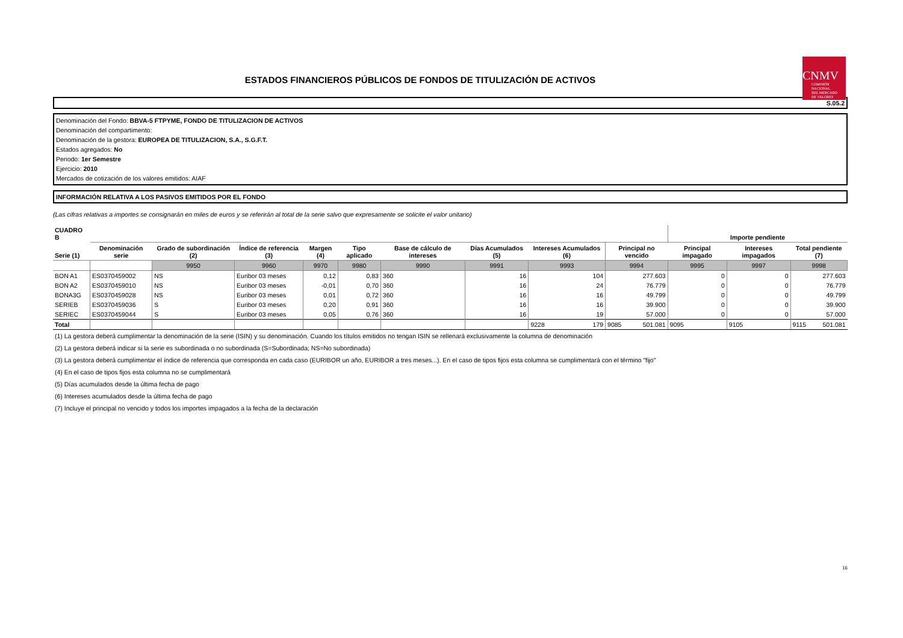ESTADOS FINANCIEROS PÚBLICOS DE FONDOS DE TITULIZACIÓN DE ACTIVOS
CNMV
COMISIÓN
NACIONAL
DEL MERCADO
DE VALORES
S.05.2
Denominación del Fondo: BBVA-5 FTPYME, FONDO DE TITULIZACION DE ACTIVOS
Denominación del compartimento:
Denominación de la gestora: EUROPEA DE TITULIZACION, S.A., S.G.F.T.
Estados agregados: No
Periodo: 1er Semestre
Ejercicio: 2010
Mercados de cotización de los valores emitidos: AIAF
INFORMACIÓN RELATIVA A LOS PASIVOS EMITIDOS POR EL FONDO
(Las cifras relativas a importes se consignarán en miles de euros y se referirán al total de la serie salvo que expresamente se solicite el valor unitario)
| CUADRO B | | | | | | | | | | Importe pendiente | | |
| --- | --- | --- | --- | --- | --- | --- | --- | --- | --- | --- | --- | --- |
| Serie (1) | Denominación serie | Grado de subordinación (2) | Índice de referencia (3) | Margen (4) | Tipo aplicado | Base de cálculo de intereses | Días Acumulados (5) | Intereses Acumulados (6) | Principal no vencido | Principal impagado | Intereses impagados | Total pendiente (7) |
| | | 9950 | 9960 | 9970 | 9980 | 9990 | 9991 | 9993 | 9994 | 9995 | 9997 | 9998 |
| BON A1 | ES0370459002 | NS | Euribor 03 meses | 0,12 | 0,83 | 360 | 16 | 104 | 277.603 | 0 | 0 | 277.603 |
| BON A2 | ES0370459010 | NS | Euribor 03 meses | -0,01 | 0,70 | 360 | 16 | 24 | 76.779 | 0 | 0 | 76.779 |
| BONA3G | ES0370459028 | NS | Euribor 03 meses | 0,01 | 0,72 | 360 | 16 | 16 | 49.799 | 0 | 0 | 49.799 |
| SERIEB | ES0370459036 | S | Euribor 03 meses | 0,20 | 0,91 | 360 | 16 | 16 | 39.900 | 0 | 0 | 39.900 |
| SERIEC | ES0370459044 | S | Euribor 03 meses | 0,05 | 0,76 | 360 | 16 | 19 | 57.000 | 0 | 0 | 57.000 |
| Total | | | | | | | | 9228 179 | 9085 501.081 | 9095 | 9105 | 9115 501.081 |
(1) La gestora deberá cumplimentar la denominación de la serie (ISIN) y su denominación. Cuando los títulos emitidos no tengan ISIN se rellenará exclusivamente la columna de denominación
(2) La gestora deberá indicar si la serie es subordinada o no subordinada (S=Subordinada; NS=No subordinada)
(3) La gestora deberá cumplimentar el índice de referencia que corresponda en cada caso (EURIBOR un año, EURIBOR a tres meses...). En el caso de tipos fijos esta columna se cumplimentará con el término "fijo"
(4) En el caso de tipos fijos esta columna no se cumplimentará
(5) Días acumulados desde la última fecha de pago
(6) Intereses acumulados desde la última fecha de pago
(7) Incluye el principal no vencido y todos los importes impagados a la fecha de la declaración
16